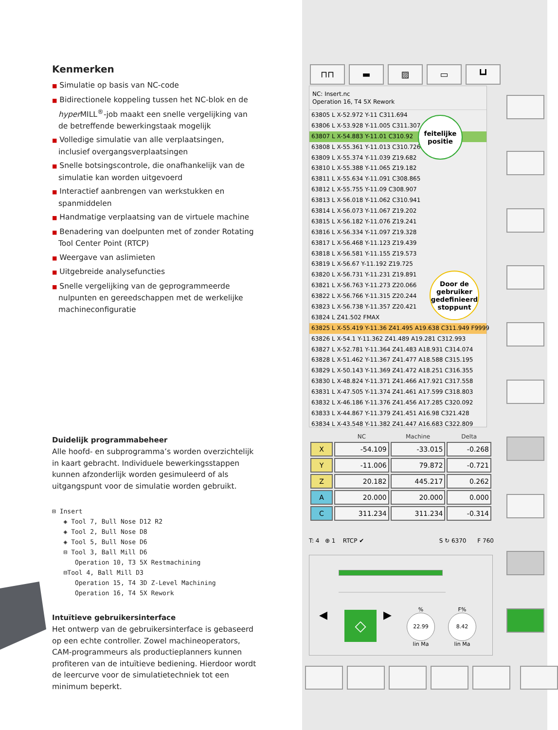Kenmerken
■ Simulatie op basis van NC-code
■ Bidirectionele koppeling tussen het NC-blok en de hyper MILL<sup>®</sup>-job maakt een snelle vergelijking van de betreffende bewerkingstaak mogelijk
■ Volledige simulatie van alle verplaatsingen, inclusief overgangsverplaatsingen
■ Snelle botsingscontrole, die onafhankelijk van de simulatie kan worden uitgevoerd
■ Interactief aanbrengen van werkstukken en spanmiddelen
■ Handmatige verplaatsing van de virtuele machine
■ Benadering van doelpunten met of zonder Rotating Tool Center Point (RTCP)
■ Weergave van aslimieten
■ Uitgebreide analysefuncties
■ Snelle vergelijking van de geprogrammeerde nulpunten en gereedschappen met de werkelijke machineconfiguratie
Duidelijk programmabeheer
Alle hoofd- en subprogramma’s worden overzichtelijk in kaart gebracht. Individuele bewerkingsstappen kunnen afzonderlijk worden gesimuleerd of als uitgangspunt voor de simulatie worden gebruikt.
⊟ Insert ◈ Tool 7, Bull Nose D12 R2 ◈ Tool 2, Bull Nose D8 ◈ Tool 5, Bull Nose D6 ⊟ Tool 3, Ball Mill D6 Operation 10, T3 5X Restmachining ⊟Tool 4, Ball Mill D3 Operation 15, T4 3D Z-Level Machining Operation 16, T4 5X Rework
Intuïtieve gebruikersinterface
Het ontwerp van de gebruikersinterface is gebaseerd op een echte controller. Zowel machineoperators, CAM-programmeurs als productieplanners kunnen profiteren van de intuïtieve bediening. Hierdoor wordt de leercurve voor de simulatietechniek tot een minimum beperkt.
⊓⊓ ▬ ▨ ▭ ┗┛
NC: Insert.nc
Operation 16, T4 5X Rework
63805 L X-52.972 Y-11 C311.694
63806 L X-53.928 Y-11.005 C311.307
63807 L X-54.883 Y-11.01 C310.92
63808 L X-55.361 Y-11.013 C310.726
63809 L X-55.374 Y-11.039 Z19.682
63810 L X-55.388 Y-11.065 Z19.182
63811 L X-55.634 Y-11.091 C308.865
63812 L X-55.755 Y-11.09 C308.907
63813 L X-56.018 Y-11.062 C310.941
63814 L X-56.073 Y-11.067 Z19.202
63815 L X-56.182 Y-11.076 Z19.241
63816 L X-56.334 Y-11.097 Z19.328
63817 L X-56.468 Y-11.123 Z19.439
63818 L X-56.581 Y-11.155 Z19.573
63819 L X-56.67 Y-11.192 Z19.725
63820 L X-56.731 Y-11.231 Z19.891
63821 L X-56.763 Y-11.273 Z20.066
63822 L X-56.766 Y-11.315 Z20.244
63823 L X-56.738 Y-11.357 Z20.421
63824 L Z41.502 FMAX
63825 L X-55.419 Y-11.36 Z41.495 A19.638 C311.949 F9999
63826 L X-54.1 Y-11.362 Z41.489 A19.281 C312.993
63827 L X-52.781 Y-11.364 Z41.483 A18.931 C314.074
63828 L X-51.462 Y-11.367 Z41.477 A18.588 C315.195
63829 L X-50.143 Y-11.369 Z41.472 A18.251 C316.355
63830 L X-48.824 Y-11.371 Z41.466 A17.921 C317.558
63831 L X-47.505 Y-11.374 Z41.461 A17.599 C318.803
63832 L X-46.186 Y-11.376 Z41.456 A17.285 C320.092
63833 L X-44.867 Y-11.379 Z41.451 A16.98 C321.428
63834 L X-43.548 Y-11.382 Z41.447 A16.683 C322.809
feitelijke
positie
Door de
gebruiker
gedefinieerd
stoppunt
| | NC | Machine | Delta |
| --- | --- | --- | --- |
| X | -54.109 | -33.015 | -0.268 |
| Y | -11.006 | 79.872 | -0.721 |
| Z | 20.182 | 445.217 | 0.262 |
| A | 20.000 | 20.000 | 0.000 |
| C | 311.234 | 311.234 | -0.314 |
T: 4 ⊕ 1 RTCP ✔ S ↻ 6370 F 760
◀ ◇ ▶
%
22.99
lin Ma
F%
8.42
lin Ma